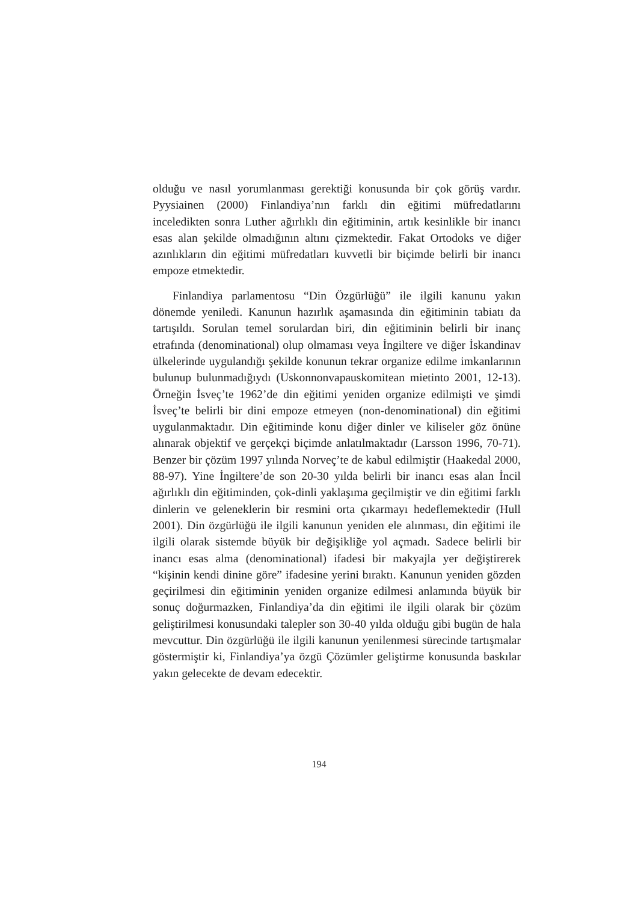olduğu ve nasıl yorumlanması gerektiği konusunda bir çok görüş vardır. Pyysiainen (2000) Finlandiya’nın farklı din eğitimi müfredatlarını inceledikten sonra Luther ağırlıklı din eğitiminin, artık kesinlikle bir inancı esas alan şekilde olmadığının altını çizmektedir. Fakat Ortodoks ve diğer azınlıkların din eğitimi müfredatları kuvvetli bir biçimde belirli bir inancı empoze etmektedir.
Finlandiya parlamentosu “Din Özgürlüğü” ile ilgili kanunu yakın dönemde yeniledi. Kanunun hazırlık aşamasında din eğitiminin tabiatı da tartışıldı. Sorulan temel sorulardan biri, din eğitiminin belirli bir inanç etrafında (denominational) olup olmaması veya İngiltere ve diğer İskandinav ülkelerinde uygulandığı şekilde konunun tekrar organize edilme imkanlarının bulunup bulunmadığıydı (Uskonnonvapauskomitean mietinto 2001, 12-13). Örneğin İsveç’te 1962’de din eğitimi yeniden organize edilmişti ve şimdi İsveç’te belirli bir dini empoze etmeyen (non-denominational) din eğitimi uygulanmaktadır. Din eğitiminde konu diğer dinler ve kiliseler göz önüne alınarak objektif ve gerçekçi biçimde anlatılmaktadır (Larsson 1996, 70-71). Benzer bir çözüm 1997 yılında Norveç’te de kabul edilmiştir (Haakedal 2000, 88-97). Yine İngiltere’de son 20-30 yılda belirli bir inancı esas alan İncil ağırlıklı din eğitiminden, çok-dinli yaklaşıma geçilmiştir ve din eğitimi farklı dinlerin ve geleneklerin bir resmini orta çıkarmayı hedeflemektedir (Hull 2001). Din özgürlüğü ile ilgili kanunun yeniden ele alınması, din eğitimi ile ilgili olarak sistemde büyük bir değişikliğe yol açmadı. Sadece belirli bir inancı esas alma (denominational) ifadesi bir makyajla yer değiştirerek “kişinin kendi dinine göre” ifadesine yerini bıraktı. Kanunun yeniden gözden geçirilmesi din eğitiminin yeniden organize edilmesi anlamında büyük bir sonuç doğurmazken, Finlandiya’da din eğitimi ile ilgili olarak bir çözüm geliştirilmesi konusundaki talepler son 30-40 yılda olduğu gibi bugün de hala mevcuttur. Din özgürlüğü ile ilgili kanunun yenilenmesi sürecinde tartışmalar göstermiştir ki, Finlandiya’ya özgü Çözümler geliştirme konusunda baskılar yakın gelecekte de devam edecektir.
194